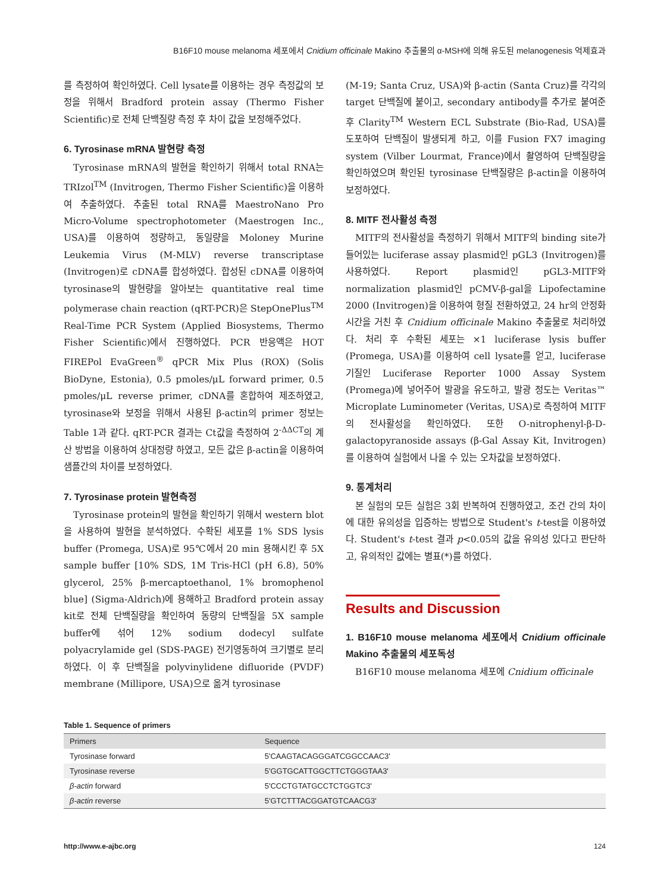B16F10 mouse melanoma 세포에서 Cnidium officinale Makino 추출물의 α-MSH에 의해 유도된 melanogenesis 억제효과
를 측정하여 확인하였다. Cell lysate를 이용하는 경우 측정값의 보정을 위해서 Bradford protein assay (Thermo Fisher Scientific)로 전체 단백질량 측정 후 차이 값을 보정해주었다.
6. Tyrosinase mRNA 발현량 측정
Tyrosinase mRNA의 발현을 확인하기 위해서 total RNA는 TRIzol<sup>TM</sup> (Invitrogen, Thermo Fisher Scientific)을 이용하여 추출하였다. 추출된 total RNA를 MaestroNano Pro Micro-Volume spectrophotometer (Maestrogen Inc., USA)를 이용하여 정량하고, 동일량을 Moloney Murine Leukemia Virus (M-MLV) reverse transcriptase (Invitrogen)로 cDNA를 합성하였다. 합성된 cDNA를 이용하여 tyrosinase의 발현량을 알아보는 quantitative real time polymerase chain reaction (qRT-PCR)은 StepOnePlus<sup>TM</sup> Real-Time PCR System (Applied Biosystems, Thermo Fisher Scientific)에서 진행하였다. PCR 반응액은 HOT FIREPol EvaGreen<sup>®</sup> qPCR Mix Plus (ROX) (Solis BioDyne, Estonia), 0.5 pmoles/μL forward primer, 0.5 pmoles/μL reverse primer, cDNA를 혼합하여 제조하였고, tyrosinase와 보정을 위해서 사용된 β-actin의 primer 정보는 Table 1과 같다. qRT-PCR 결과는 Ct값을 측정하여 2<sup>-ΔΔCT</sup>의 계산 방법을 이용하여 상대정량 하였고, 모든 값은 β-actin을 이용하여 샘플간의 차이를 보정하였다.
7. Tyrosinase protein 발현측정
Tyrosinase protein의 발현을 확인하기 위해서 western blot을 사용하여 발현을 분석하였다. 수확된 세포를 1% SDS lysis buffer (Promega, USA)로 95℃에서 20 min 용해시킨 후 5X sample buffer [10% SDS, 1M Tris-HCl (pH 6.8), 50% glycerol, 25% β-mercaptoethanol, 1% bromophenol blue] (Sigma-Aldrich)에 용해하고 Bradford protein assay kit로 전체 단백질량을 확인하여 동량의 단백질을 5X sample buffer에 섞어 12% sodium dodecyl sulfate polyacrylamide gel (SDS-PAGE) 전기영동하여 크기별로 분리하였다. 이 후 단백질을 polyvinylidene difluoride (PVDF) membrane (Millipore, USA)으로 옮겨 tyrosinase
(M-19; Santa Cruz, USA)와 β-actin (Santa Cruz)를 각각의 target 단백질에 붙이고, secondary antibody를 추가로 붙여준 후 Clarity<sup>TM</sup> Western ECL Substrate (Bio-Rad, USA)를 도포하여 단백질이 발생되게 하고, 이를 Fusion FX7 imaging system (Vilber Lourmat, France)에서 촬영하여 단백질량을 확인하였으며 확인된 tyrosinase 단백질량은 β-actin을 이용하여 보정하였다.
8. MITF 전사활성 측정
MITF의 전사활성을 측정하기 위해서 MITF의 binding site가 들어있는 luciferase assay plasmid인 pGL3 (Invitrogen)를 사용하였다. Report plasmid인 pGL3-MITF와 normalization plasmid인 pCMV-β-gal을 Lipofectamine 2000 (Invitrogen)을 이용하여 형질 전환하였고, 24 hr의 안정화 시간을 거친 후 Cnidium officinale Makino 추출물로 처리하였다. 처리 후 수확된 세포는 ×1 luciferase lysis buffer (Promega, USA)를 이용하여 cell lysate를 얻고, luciferase 기질인 Luciferase Reporter 1000 Assay System (Promega)에 넣어주어 발광을 유도하고, 발광 정도는 Veritas™ Microplate Luminometer (Veritas, USA)로 측정하여 MITF의 전사활성을 확인하였다. 또한 O-nitrophenyl-β-D-galactopyranoside assays (β-Gal Assay Kit, Invitrogen)를 이용하여 실험에서 나올 수 있는 오차값을 보정하였다.
9. 통계처리
본 실험의 모든 실험은 3회 반복하여 진행하였고, 조건 간의 차이에 대한 유의성을 입증하는 방법으로 Student's t-test을 이용하였다. Student's t-test 결과 p<0.05의 값을 유의성 있다고 판단하고, 유의적인 값에는 별표(*)를 하였다.
Results and Discussion
1. B16F10 mouse melanoma 세포에서 Cnidium officinale Makino 추출물의 세포독성
B16F10 mouse melanoma 세포에 Cnidium officinale
Table 1. Sequence of primers
| Primers | Sequence |
| --- | --- |
| Tyrosinase forward | 5'CAAGTACAGGGATCGGCCAAC3' |
| Tyrosinase reverse | 5'GGTGCATTGGCTTCTGGGTAA3' |
| β-actin forward | 5'CCCTGTATGCCTCTGGTC3' |
| β-actin reverse | 5'GTCTTTACGGATGTCAACG3' |
http://www.e-ajbc.org 124